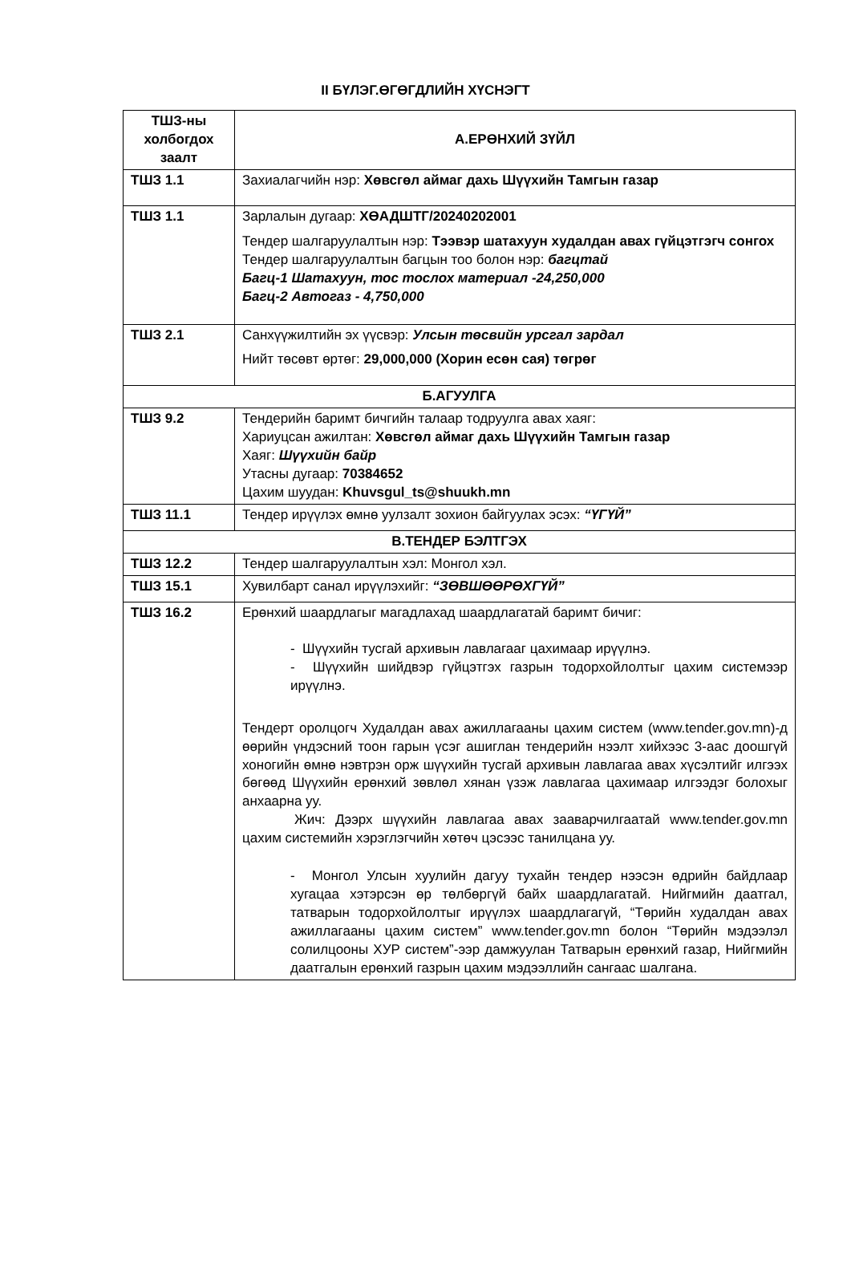II БҮЛЭГ.ӨГӨГДЛИЙН ХҮСНЭГТ
| ТШЗ-ны холбогдох заалт | А.ЕРӨНХИЙ ЗҮЙЛ |
| --- | --- |
| ТШЗ 1.1 | Захиалагчийн нэр: Хөвсгөл аймаг дахь Шүүхийн Тамгын газар |
| ТШЗ 1.1 | Зарлалын дугаар: ХӨАДШТГ/20240202001 Тендер шалгаруулалтын нэр: Тээвэр шатахуун худалдан авах гүйцэтгэгч сонгох Тендер шалгаруулалтын багцын тоо болон нэр: багцтай Багц-1 Шатахуун, тос тослох материал -24,250,000 Багц-2 Автогаз - 4,750,000 |
| ТШЗ 2.1 | Санхүүжилтийн эх үүсвэр: Улсын төсвийн урсгал зардал Нийт төсөвт өртөг: 29,000,000 (Хорин есөн сая) төгрөг |
| Б.АГУУЛГА | |
| ТШЗ 9.2 | Тендерийн баримт бичгийн талаар тодруулга авах хаяг: Хариуцсан ажилтан: Хөвсгөл аймаг дахь Шүүхийн Тамгын газар Хаяг: Шүүхийн байр Утасны дугаар: 70384652 Цахим шуудан: Khuvsgul_ts@shuukh.mn |
| ТШЗ 11.1 | Тендер ирүүлэх өмнө уулзалт зохион байгуулах эсэх: “ҮГҮЙ” |
| В.ТЕНДЕР БЭЛТГЭХ | |
| ТШЗ 12.2 | Тендер шалгаруулалтын хэл: Монгол хэл. |
| ТШЗ 15.1 | Хувилбарт санал ирүүлэхийг: “ЗӨВШӨӨРӨХГҮЙ” |
| ТШЗ 16.2 | Ерөнхий шаардлагыг магадлахад шаардлагатай баримт бичиг: - Шүүхийн тусгай архивын лавлагааг цахимаар ирүүлнэ. - Шүүхийн шийдвэр гүйцэтгэх газрын тодорхойлолтыг цахим системээр ирүүлнэ. Тендерт оролцогч Худалдан авах ажиллагааны цахим систем (www.tender.gov.mn)-д өөрийн үндэсний тоон гарын үсэг ашиглан тендерийн нээлт хийхээс 3-аас доошгүй хоногийн өмнө нэвтрэн орж шүүхийн тусгай архивын лавлагаа авах хүсэлтийг илгээх бөгөөд Шүүхийн ерөнхий зөвлөл хянан үзэж лавлагаа цахимаар илгээдэг болохыг анхаарна уу. Жич: Дээрх шүүхийн лавлагаа авах зааварчилгаатай www.tender.gov.mn цахим системийн хэрэглэгчийн хөтөч цэсээс танилцана уу. - Монгол Улсын хуулийн дагуу тухайн тендер нээсэн өдрийн байдлаар хугацаа хэтэрсэн өр төлбөргүй байх шаардлагатай. Нийгмийн даатгал, татварын тодорхойлолтыг ирүүлэх шаардлагагүй, “Төрийн худалдан авах ажиллагааны цахим систем” www.tender.gov.mn болон “Төрийн мэдээлэл солилцооны ХУР систем”-ээр дамжуулан Татварын ерөнхий газар, Нийгмийн даатгалын ерөнхий газрын цахим мэдээллийн сангаас шалгана. |